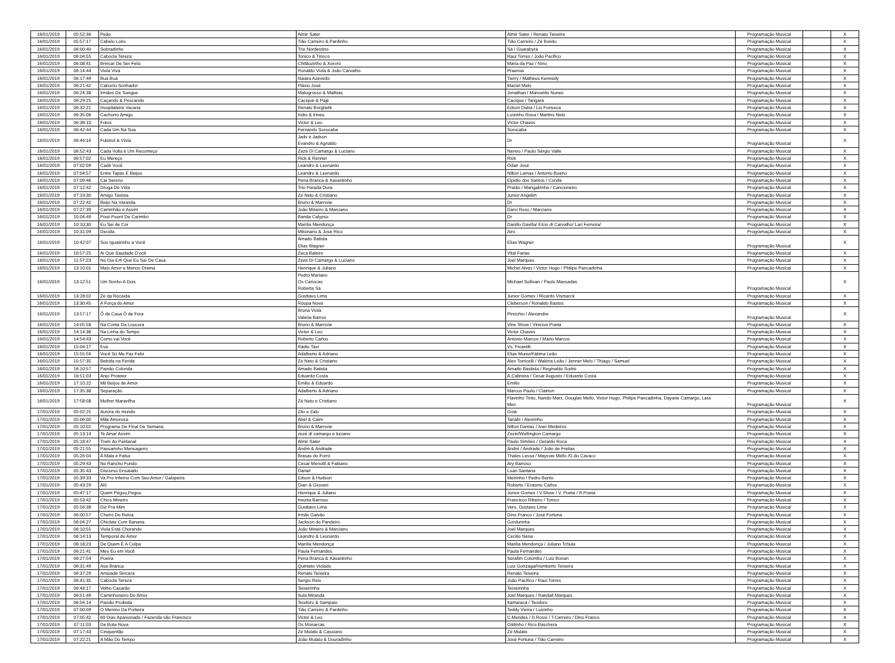| 16/01/2019 | 05:52:36 | Peão | Almir Sater | Almir Sater / Renato Teixeira | Programação Musical | | X |
| 16/01/2019 | 05:57:17 | Cabelo Loiro | Tião Carreiro & Pardinho | Tião Carreiro / Zé Bonito | Programação Musical | | X |
| 16/01/2019 | 06:00:40 | Sobradinho | Trio Nordestino | Sá / Guarabyra | Programação Musical | | X |
| 16/01/2019 | 06:04:55 | Cabocla Tereza | Tonico & Tinoco | Raul Torres / João Pacifico | Programação Musical | | X |
| 16/01/2019 | 06:08:41 | Brincar De Ser Feliz | Chitãozinho & Xororó | Maria da Paz / Nino | Programação Musical | | X |
| 16/01/2019 | 06:14:44 | Viola Viva | Ronaldo Viola & João Carvalho | Praense | Programação Musical | | X |
| 16/01/2019 | 06:17:49 | Buá Buá | Naiara Azevedo | Tierry / Matheus Kennedy | Programação Musical | | X |
| 16/01/2019 | 06:21:42 | Caboclo Sonhador | Flávio José | Maciel Melo | Programação Musical | | X |
| 16/01/2019 | 06:24:38 | Irmãos De Sangue | Matogrosso & Mathias | Jonathan / Manoelito Nunes | Programação Musical | | X |
| 16/01/2019 | 06:29:25 | Caçando & Pescando | Cacique & Pajé | Cacique / Tangará | Programação Musical | | X |
| 16/01/2019 | 06:32:21 | Hospitaleira Vacaria | Renato Borghetti | Edson Dutra / Lio Fonseca | Programação Musical | | X |
| 16/01/2019 | 06:35:06 | Cachorro Amigo | Iridio & Irineu | Luizinho Rosa / Martins Neto | Programação Musical | | X |
| 16/01/2019 | 06:38:10 | Fotos | Victor & Leo | Victor Chaves | Programação Musical | | X |
| 16/01/2019 | 06:42:44 | Cada Um Na Sua | Fernando Sorocaba | Sorocaba | Programação Musical | | X |
| 16/01/2019 | 06:46:16 | Futebol & Viola | Jads e Jadson Evandro & Agnaldo | Dr | Programação Musical | | X |
| 16/01/2019 | 06:52:43 | Cada Volta é Um Recomeço | Zezé Di Camargo & Luciano | Neneo / Paulo Sérgio Valle | Programação Musical | | X |
| 16/01/2019 | 06:57:02 | Eu Mereço | Rick & Renner | Rick | Programação Musical | | X |
| 16/01/2019 | 07:02:09 | Cadê Você | Leandro & Leonardo | Odair José | Programação Musical | | X |
| 16/01/2019 | 07:04:57 | Entre Tapas E Beijos | Leandro & Leonardo | Nilton Lamas / Antonio Bueno | Programação Musical | | X |
| 16/01/2019 | 07:09:46 | Cai Sereno | Pena Branca & Xavantinho | Elpidio dos Santos / Conde | Programação Musical | | X |
| 16/01/2019 | 07:12:42 | Droga De Vida | Trio Parada Dura | Praião / Mangabinha / Cancioneiro | Programação Musical | | X |
| 16/01/2019 | 07:19:30 | Amigo Taxista | Zé Neto & Cristiano | Junior Angelim | Programação Musical | | X |
| 16/01/2019 | 07:22:42 | Beijo Na Varanda | Bruno & Marrone | Dr | Programação Musical | | X |
| 16/01/2019 | 07:27:39 | Caminhão é Assim | João Mineiro & Marciano | Darci Ross / Marciano | Programação Musical | | X |
| 16/01/2019 | 10:04:49 | Pout-Pourri De Carimbó | Banda Calypso | Dr | Programação Musical | | X |
| 16/01/2019 | 10:10:30 | Eu Sei de Cor | Marília Mendonça | Danillo Davilla/ Elcio di Carvalho/ Lari Ferreira/ | Programação Musical | | X |
| 16/01/2019 | 10:31:09 | Decida | Milionário & José Rico | Airo | Programação Musical | | X |
| 16/01/2019 | 10:42:07 | Sou Igualzinho a Você | Amado Batista Elias Wagner | Elias Wagner | Programação Musical | | X |
| 16/01/2019 | 10:57:25 | Ái Que Saudade D'ocê | Zeca Baleiro | Vital Farias | Programação Musical | | X |
| 16/01/2019 | 11:57:23 | No Dia Em Que Eu Saí De Casa | Zezé Di Camargo & Luciano | Joel Marques | Programação Musical | | X |
| 16/01/2019 | 13:10:01 | Mais Amor e Menos Drama | Henrique & Juliano | Michel Alves / Victor Hugo / Philipe Pancadinha | Programação Musical | | X |
| 16/01/2019 | 13:12:51 | Um Sonho A Dois | Pedro Mariano Os Cariocas Roberta Sá | Michael Sullivan / Paulo Massadas | Programação Musical | | X |
| 16/01/2019 | 13:28:02 | Zé da Recaída | Gusttavo Lima | Junior Gomes / Ricardo Vismarck | Programação Musical | | X |
| 16/01/2019 | 13:30:45 | A Força do Amor | Roupa Nova | Cleberson / Ronaldo Bastos | Programação Musical | | X |
| 16/01/2019 | 13:57:17 | Ô de Casa Ô de Fora | Bruna Viola Valéria Barros | Pinóchio / Alexandre | Programação Musical | | X |
| 16/01/2019 | 14:05:58 | Na Conta Da Loucura | Bruno & Marrone | Vine Show / Vinicius Poeta | Programação Musical | | X |
| 16/01/2019 | 14:14:38 | Na Linha do Tempo | Victor & Leo | Victor Chaves | Programação Musical | | X |
| 16/01/2019 | 14:54:43 | Como vai Você | Roberto Carlos | Antonio Marcos / Mario Marcos | Programação Musical | | X |
| 16/01/2019 | 15:04:17 | Eva | Rádio Taxi | Vs. Ficarélli | Programação Musical | | X |
| 16/01/2019 | 15:55:56 | Você Só Me Faz Feliz | Adalberto & Adriano | Elias Muniz/Fátima Leão | Programação Musical | | X |
| 16/01/2019 | 15:57:35 | Bebida na Ferida | Zé Neto & Cristiano | Alex Torricelli / Waléria Leão / Jenner Melo / Thiago / Samuel | Programação Musical | | X |
| 16/01/2019 | 16:10:57 | Paixão Colorida | Amado Batista | Amado Bastista / Reginaldo Sodré | Programação Musical | | X |
| 16/01/2019 | 16:51:03 | Anjo Protetor | Eduardo Costa | A.Cabreira / Cesar Augusto / Eduardo Costa | Programação Musical | | X |
| 16/01/2019 | 17:10:22 | Mil Beijos de Amor | Emilio & Eduardo | Emilio | Programação Musical | | X |
| 16/01/2019 | 17:35:38 | Separação | Adalberto & Adriano | Marcus Paulo / Clairton | Programação Musical | | X |
| 16/01/2019 | 17:58:08 | Mulher Maravilha | Zé Neto e Cristiano | Flavinho Tinto, Nando Marx, Douglas Mello, Victor Hugo, Philipe Pancadinha, Dayane Camargo, Lara Men | Programação Musical | | X |
| 17/01/2019 | 05:02:25 | Aurora do mundo | Zilo e Zalo | Goiá | Programação Musical | | X |
| 17/01/2019 | 05:06:00 | Mãe Amorosa | Abel & Caim | Tanabi / Aleixinho | Programação Musical | | X |
| 17/01/2019 | 05:10:02 | Programa De Final De Semana | Bruno & Marrone | Nilton Dantas / Ivan Medeiros | Programação Musical | | X |
| 17/01/2019 | 05:13:14 | Te Amar Assim | zezé di camargo e luciano | Zezé//Wellington Camargo | Programação Musical | | X |
| 17/01/2019 | 05:18:47 | Trem do Pantanal | Almir Sater | Paulo Simões / Geraldo Roca | Programação Musical | | X |
| 17/01/2019 | 05:21:55 | Passarinho Mensageiro | André & Andrade | André / Andrade / João de Freitas | Programação Musical | | X |
| 17/01/2019 | 05:26:04 | A Mala é Falsa | Brasas do Forró | Thales Lessa / Maycow Mello /G.do Cavaco | Programação Musical | | X |
| 17/01/2019 | 05:29:43 | No Rancho Fundo | Cesar Menotti & Fabiano | Ary Barroso | Programação Musical | | X |
| 17/01/2019 | 05:35:43 | Discurso Ensaiado | Daniel | Luan Santana | Programação Musical | | X |
| 17/01/2019 | 05:39:33 | Va Pro Inferno Com Seu Amor / Galopeira | Edson & Hudson | Meirinho / Pedro Bento | Programação Musical | | X |
| 17/01/2019 | 05:43:29 | Alô | Gian & Giovani | Roberto / Erasmo Carlos | Programação Musical | | X |
| 17/01/2019 | 05:47:17 | Quem Pegou,Pegou | Henrique & Juliano | Junior Gomes / V.Show / V. Poeta / R.Poeta | Programação Musical | | X |
| 17/01/2019 | 05:53:42 | Chico Mineiro | Inezita Barroso | Francisco Ribeiro / Tonico | Programação Musical | | X |
| 17/01/2019 | 05:56:38 | Diz Pra Mim | Gusttavo Lima | Vers. Gustavo Lima | Programação Musical | | X |
| 17/01/2019 | 06:00:57 | Cheiro De Relva | Irmãs Galvão | Dino Franco / José Fortuna | Programação Musical | | X |
| 17/01/2019 | 06:04:27 | Chiclete Com Banana | Jackson do Pandeiro | Gordurinha | Programação Musical | | X |
| 17/01/2019 | 06:10:55 | Viola Está Chorando | João Mineiro & Marciano | Joel Marques | Programação Musical | | X |
| 17/01/2019 | 06:14:13 | Temporal de Amor | Leandro & Leonardo | Cecilio Nena | Programação Musical | | X |
| 17/01/2019 | 06:18:23 | De Quem É A Culpa | Marília Mendonça | Marilia Mendonça / Juliano Tchula | Programação Musical | | X |
| 17/01/2019 | 06:21:41 | Meu Eu em Você | Paula Fernandes | Paula Fernandes | Programação Musical | | X |
| 17/01/2019 | 06:27:54 | Poeira | Pena Branca & Xavantinho | Serafim Colombo / Luiz Bonan | Programação Musical | | X |
| 17/01/2019 | 06:31:49 | Asa Branca | Quinteto Violado | Luiz Gonzaga/Humberto Teixeira | Programação Musical | | X |
| 17/01/2019 | 06:37:29 | Amizade Sincera | Renato Teixeira | Renato Teixeira | Programação Musical | | X |
| 17/01/2019 | 06:41:35 | Cabocla Tereza | Sergio Reis | João Pacifico / Raul Torres | Programação Musical | | X |
| 17/01/2019 | 06:48:17 | Velho Casarão | Teixeirinha | Teixeirinha | Programação Musical | | X |
| 17/01/2019 | 06:51:49 | Caminhoneiro Do Amor | Sula Miranda | Joel Marques / Randall Marques | Programação Musical | | X |
| 17/01/2019 | 06:56:14 | Paixão Proibida | Teodoro & Sampaio | Itamaracá / Teodoro | Programação Musical | | X |
| 17/01/2019 | 07:00:09 | O Menino Da Porteira | Tião Carreiro & Pardinho | Teddy Vieira / Luizinho | Programação Musical | | X |
| 17/01/2019 | 07:05:42 | 60 Dias Apaixonado / Fazenda são Francisco | Victor & Leo | C.Mendes / D.Rossi / T.Carreiro / Dino Franco | Programação Musical | | X |
| 17/01/2019 | 07:11:03 | De Bota Nova | Os Monarcas | Gildinho / Rico Baschera | Programação Musical | | X |
| 17/01/2019 | 07:17:43 | Cinquentão | Zé Mulato & Cassiano | Zé Mulato | Programação Musical | | X |
| 17/01/2019 | 07:22:21 | A Mão Do Tempo | João Mulato & Douradinho | José Fortuna / Tião Carreiro | Programação Musical | | X |